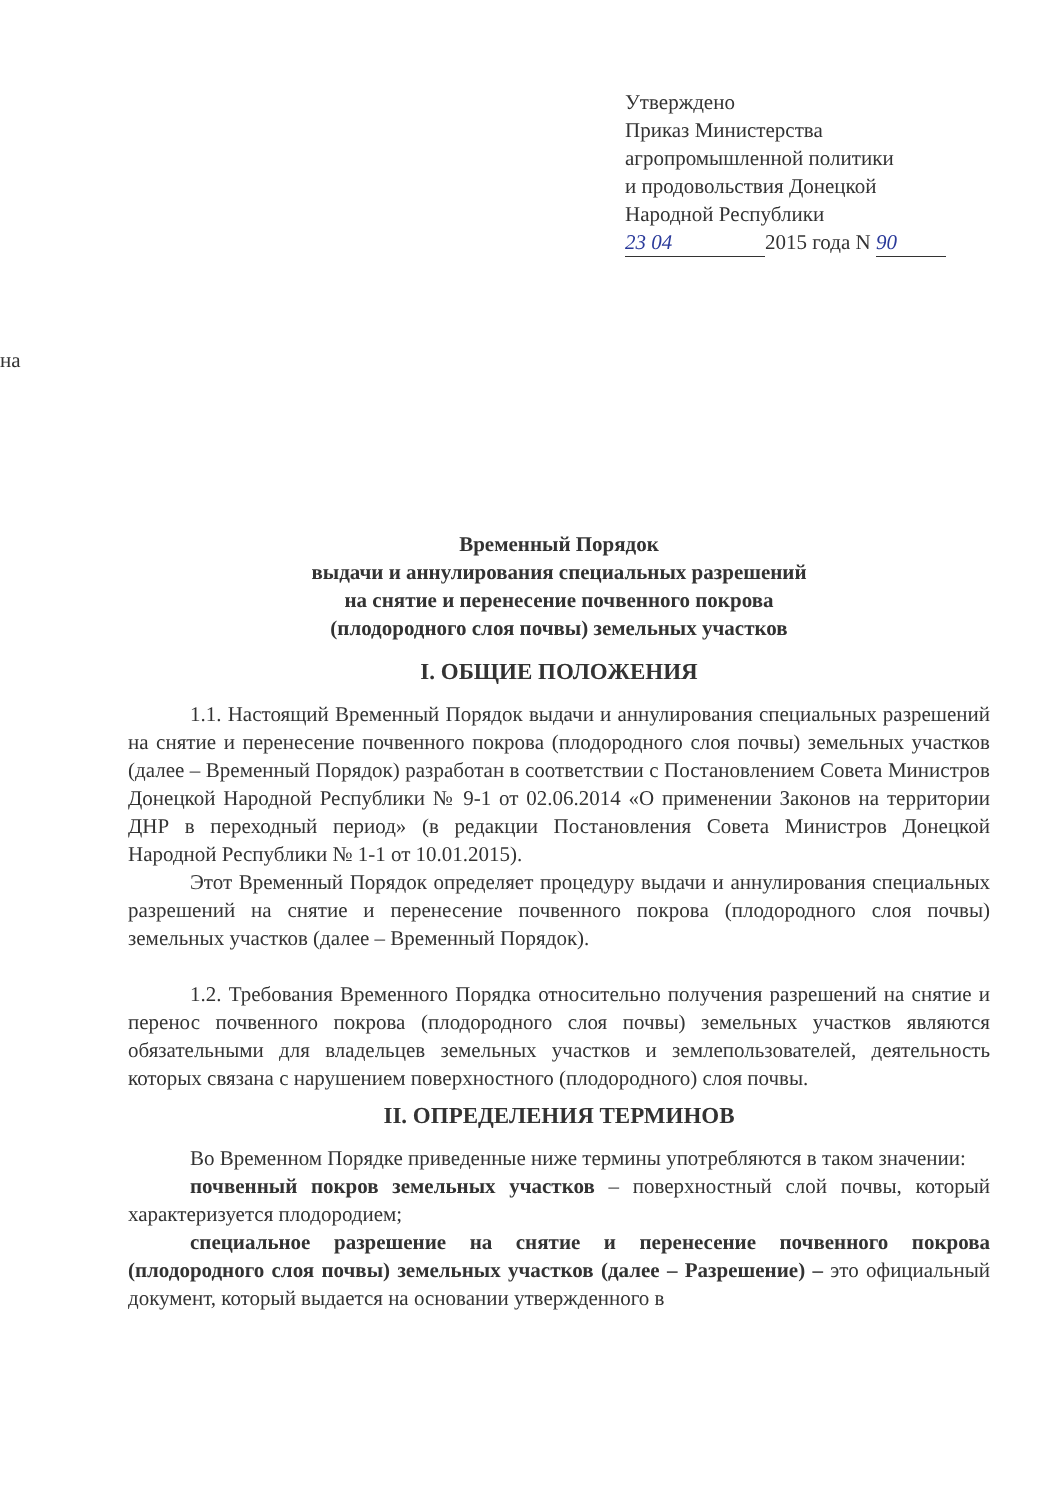Утверждено
Приказ Министерства
агропромышленной политики
и продовольствия Донецкой
Народной Республики
23 04 2015 года N 90
на
Временный Порядок
выдачи и аннулирования специальных разрешений
на снятие и перенесение почвенного покрова
(плодородного слоя почвы) земельных участков
I. ОБЩИЕ ПОЛОЖЕНИЯ
1.1. Настоящий Временный Порядок выдачи и аннулирования специальных разрешений на снятие и перенесение почвенного покрова (плодородного слоя почвы) земельных участков (далее – Временный Порядок) разработан в соответствии с Постановлением Совета Министров Донецкой Народной Республики № 9-1 от 02.06.2014 «О применении Законов на территории ДНР в переходный период» (в редакции Постановления Совета Министров Донецкой Народной Республики № 1-1 от 10.01.2015).
Этот Временный Порядок определяет процедуру выдачи и аннулирования специальных разрешений на снятие и перенесение почвенного покрова (плодородного слоя почвы) земельных участков (далее – Временный Порядок).
1.2. Требования Временного Порядка относительно получения разрешений на снятие и перенос почвенного покрова (плодородного слоя почвы) земельных участков являются обязательными для владельцев земельных участков и землепользователей, деятельность которых связана с нарушением поверхностного (плодородного) слоя почвы.
II. ОПРЕДЕЛЕНИЯ ТЕРМИНОВ
Во Временном Порядке приведенные ниже термины употребляются в таком значении:
почвенный покров земельных участков – поверхностный слой почвы, который характеризуется плодородием;
специальное разрешение на снятие и перенесение почвенного покрова (плодородного слоя почвы) земельных участков (далее – Разрешение) – это официальный документ, который выдается на основании утвержденного в